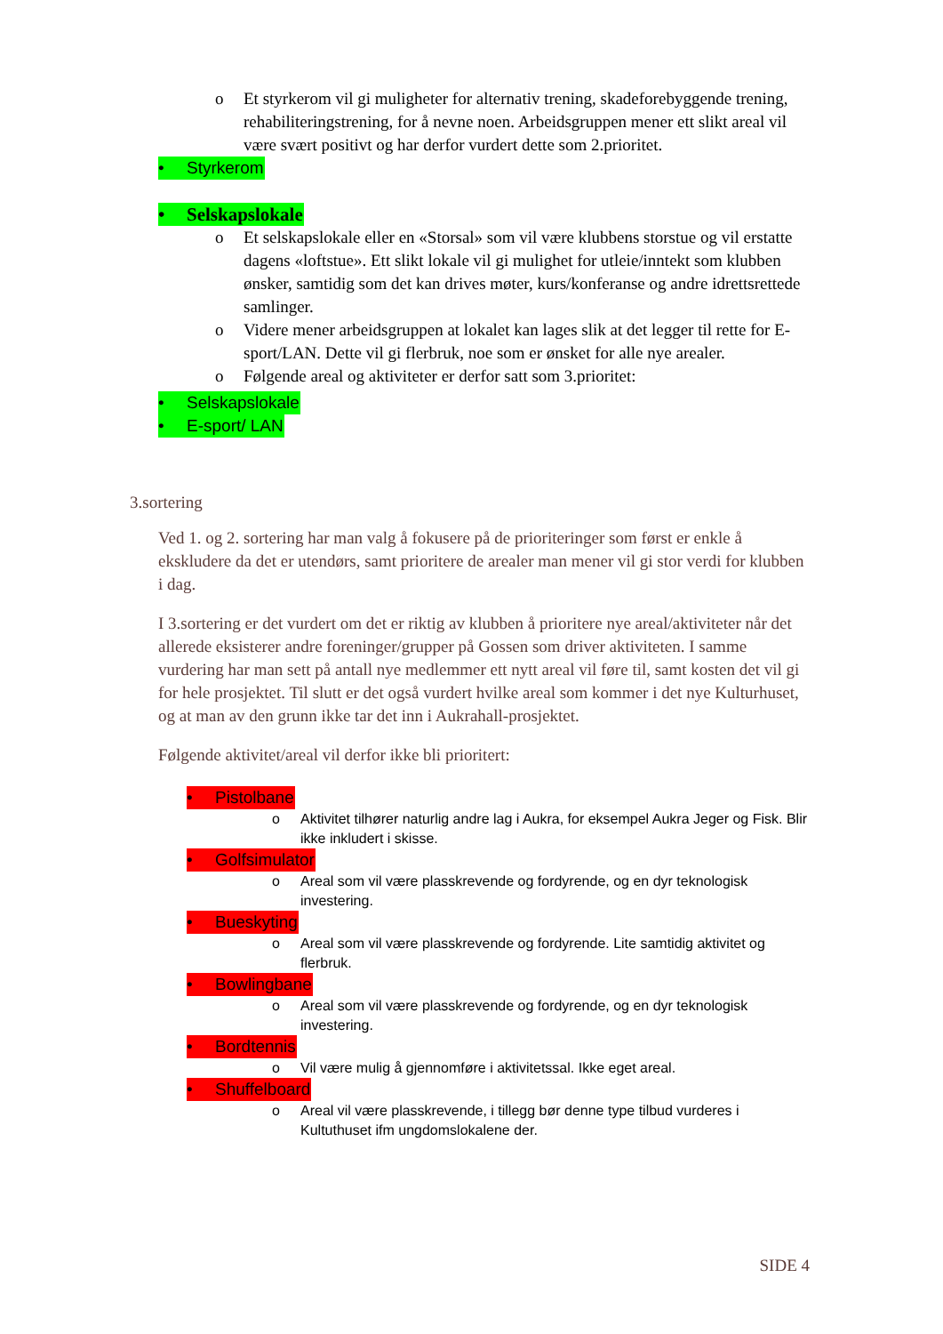o Et styrkerom vil gi muligheter for alternativ trening, skadeforebyggende trening, rehabiliteringstrening, for å nevne noen. Arbeidsgruppen mener ett slikt areal vil være svært positivt og har derfor vurdert dette som 2.prioritet.
• Styrkerom
• Selskapslokale
o Et selskapslokale eller en «Storsal» som vil være klubbens storstue og vil erstatte dagens «loftstue». Ett slikt lokale vil gi mulighet for utleie/inntekt som klubben ønsker, samtidig som det kan drives møter, kurs/konferanse og andre idrettsrettede samlinger.
o Videre mener arbeidsgruppen at lokalet kan lages slik at det legger til rette for E-sport/LAN. Dette vil gi flerbruk, noe som er ønsket for alle nye arealer.
o Følgende areal og aktiviteter er derfor satt som 3.prioritet:
• Selskapslokale
• E-sport/ LAN
3.sortering
Ved 1. og 2. sortering har man valg å fokusere på de prioriteringer som først er enkle å ekskludere da det er utendørs, samt prioritere de arealer man mener vil gi stor verdi for klubben i dag.
I 3.sortering er det vurdert om det er riktig av klubben å prioritere nye areal/aktiviteter når det allerede eksisterer andre foreninger/grupper på Gossen som driver aktiviteten. I samme vurdering har man sett på antall nye medlemmer ett nytt areal vil føre til, samt kosten det vil gi for hele prosjektet. Til slutt er det også vurdert hvilke areal som kommer i det nye Kulturhuset, og at man av den grunn ikke tar det inn i Aukrahall-prosjektet.
Følgende aktivitet/areal vil derfor ikke bli prioritert:
• Pistolbane
o Aktivitet tilhører naturlig andre lag i Aukra, for eksempel Aukra Jeger og Fisk. Blir ikke inkludert i skisse.
• Golfsimulator
o Areal som vil være plasskrevende og fordyrende, og en dyr teknologisk investering.
• Bueskyting
o Areal som vil være plasskrevende og fordyrende. Lite samtidig aktivitet og flerbruk.
• Bowlingbane
o Areal som vil være plasskrevende og fordyrende, og en dyr teknologisk investering.
• Bordtennis
o Vil være mulig å gjennomføre i aktivitetssal. Ikke eget areal.
• Shuffelboard
o Areal vil være plasskrevende, i tillegg bør denne type tilbud vurderes i Kultuthuset ifm ungdomslokalene der.
SIDE 4